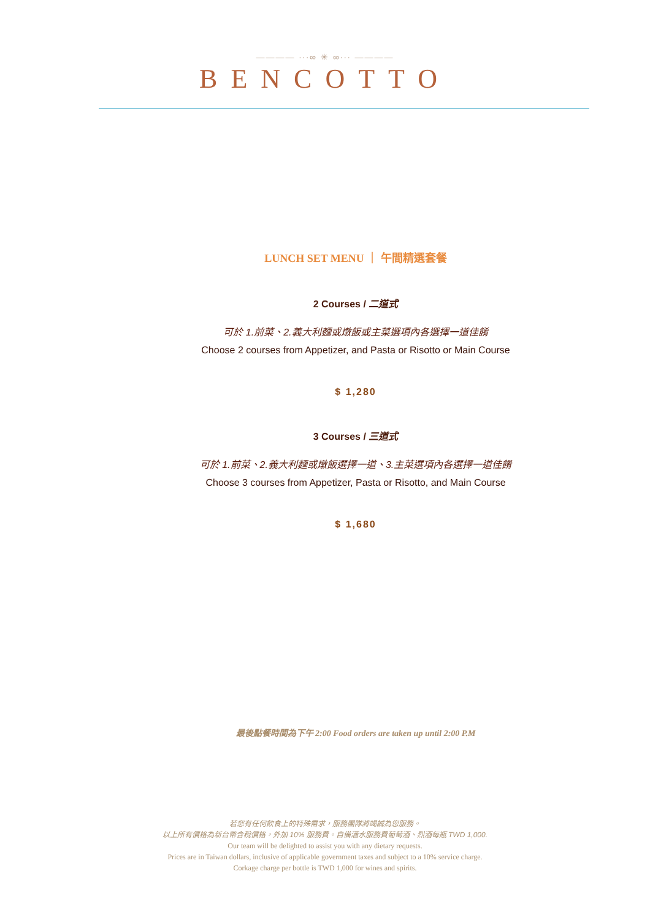———— ∙∙∙∞ ✳ ∞∙∙∙ ————
BENCOTTO
LUNCH SET MENU ｜ 午間精選套餐
2 Courses / 二道式
可於 1.前菜、2.義大利麵或燉飯或主菜選項內各選擇一道佳餚
Choose 2 courses from Appetizer, and Pasta or Risotto or Main Course
$ 1,280
3 Courses / 三道式
可於 1.前菜、2.義大利麵或燉飯選擇一道、3.主菜選項內各選擇一道佳餚
Choose 3 courses from Appetizer, Pasta or Risotto, and Main Course
$ 1,680
最後點餐時間為下午 2:00 Food orders are taken up until 2:00 P.M
若您有任何飲食上的特殊需求，服務團隊將竭誠為您服務。
以上所有價格為新台幣含稅價格，外加 10% 服務費。自備酒水服務費葡萄酒、烈酒每瓶 TWD 1,000.
Our team will be delighted to assist you with any dietary requests.
Prices are in Taiwan dollars, inclusive of applicable government taxes and subject to a 10% service charge.
Corkage charge per bottle is TWD 1,000 for wines and spirits.